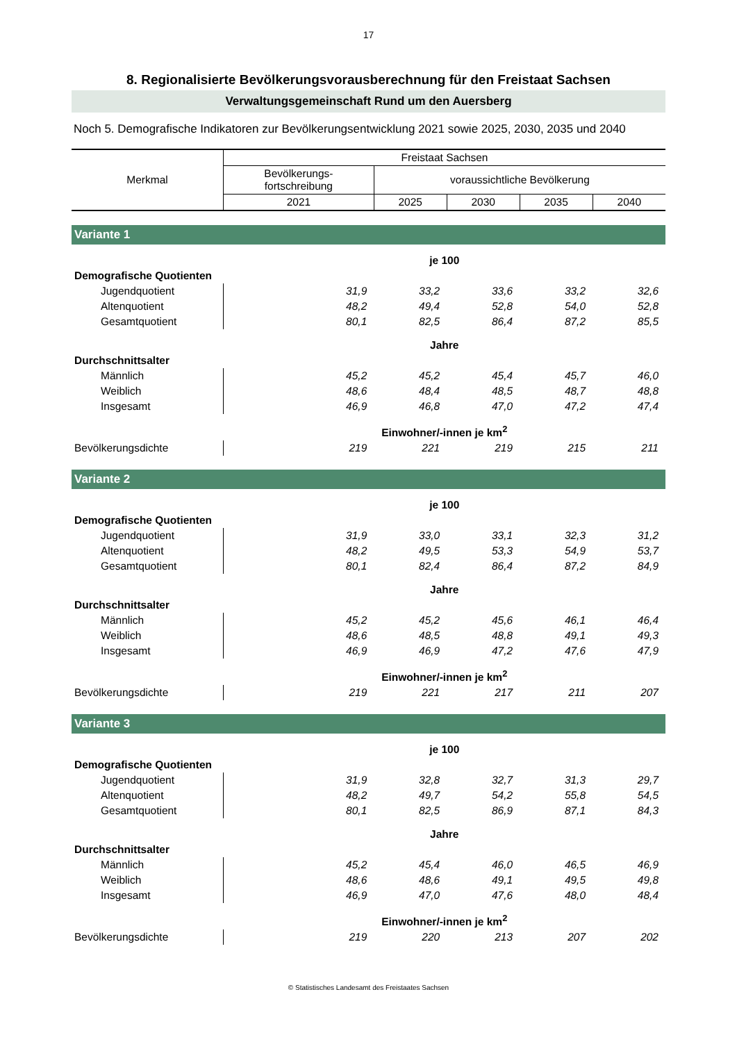17
8. Regionalisierte Bevölkerungsvorausberechnung für den Freistaat Sachsen
Verwaltungsgemeinschaft Rund um den Auersberg
Noch 5. Demografische Indikatoren zur Bevölkerungsentwicklung 2021 sowie 2025, 2030, 2035 und 2040
| Merkmal | Freistaat Sachsen | | | | |
| --- | --- | --- | --- | --- | --- |
| | Bevölkerungs- fortschreibung | voraussichtliche Bevölkerung | | | |
| | 2021 | 2025 | 2030 | 2035 | 2040 |
| Variante 1 | | | | | |
| | je 100 | | | | |
| Demografische Quotienten | | | | | |
| Jugendquotient | 31,9 | 33,2 | 33,6 | 33,2 | 32,6 |
| Altenquotient | 48,2 | 49,4 | 52,8 | 54,0 | 52,8 |
| Gesamtquotient | 80,1 | 82,5 | 86,4 | 87,2 | 85,5 |
| | Jahre | | | | |
| Durchschnittsalter | | | | | |
| Männlich | 45,2 | 45,2 | 45,4 | 45,7 | 46,0 |
| Weiblich | 48,6 | 48,4 | 48,5 | 48,7 | 48,8 |
| Insgesamt | 46,9 | 46,8 | 47,0 | 47,2 | 47,4 |
| | Einwohner/-innen je km<sup>2</sup> | | | | |
| Bevölkerungsdichte | 219 | 221 | 219 | 215 | 211 |
| Variante 2 | | | | | |
| | je 100 | | | | |
| Demografische Quotienten | | | | | |
| Jugendquotient | 31,9 | 33,0 | 33,1 | 32,3 | 31,2 |
| Altenquotient | 48,2 | 49,5 | 53,3 | 54,9 | 53,7 |
| Gesamtquotient | 80,1 | 82,4 | 86,4 | 87,2 | 84,9 |
| | Jahre | | | | |
| Durchschnittsalter | | | | | |
| Männlich | 45,2 | 45,2 | 45,6 | 46,1 | 46,4 |
| Weiblich | 48,6 | 48,5 | 48,8 | 49,1 | 49,3 |
| Insgesamt | 46,9 | 46,9 | 47,2 | 47,6 | 47,9 |
| | Einwohner/-innen je km<sup>2</sup> | | | | |
| Bevölkerungsdichte | 219 | 221 | 217 | 211 | 207 |
| Variante 3 | | | | | |
| | je 100 | | | | |
| Demografische Quotienten | | | | | |
| Jugendquotient | 31,9 | 32,8 | 32,7 | 31,3 | 29,7 |
| Altenquotient | 48,2 | 49,7 | 54,2 | 55,8 | 54,5 |
| Gesamtquotient | 80,1 | 82,5 | 86,9 | 87,1 | 84,3 |
| | Jahre | | | | |
| Durchschnittsalter | | | | | |
| Männlich | 45,2 | 45,4 | 46,0 | 46,5 | 46,9 |
| Weiblich | 48,6 | 48,6 | 49,1 | 49,5 | 49,8 |
| Insgesamt | 46,9 | 47,0 | 47,6 | 48,0 | 48,4 |
| | Einwohner/-innen je km<sup>2</sup> | | | | |
| Bevölkerungsdichte | 219 | 220 | 213 | 207 | 202 |
© Statistisches Landesamt des Freistaates Sachsen